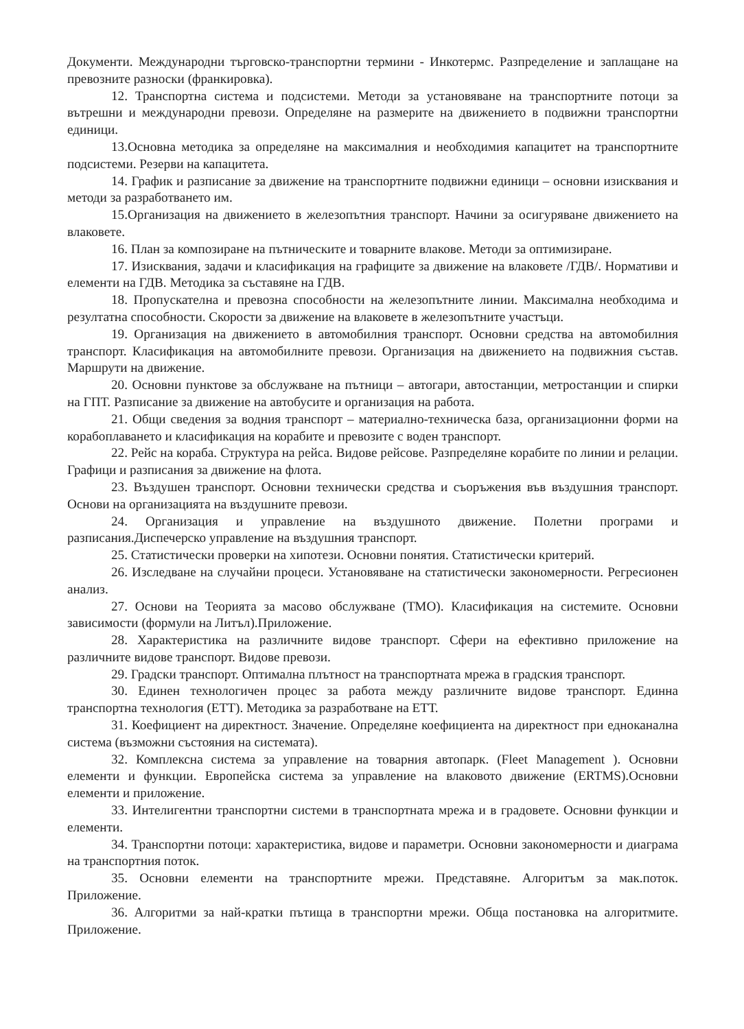Документи. Международни търговско-транспортни термини - Инкотермс. Разпределение и заплащане на превозните разноски (франкировка).
12. Транспортна система и подсистеми. Методи за установяване на транспортните потоци за вътрешни и международни превози. Определяне на размерите на движението в подвижни транспортни единици.
13.Основна методика за определяне на максималния и необходимия капацитет на транспортните подсистеми. Резерви на капацитета.
14. График и разписание за движение на транспортните подвижни единици – основни изисквания и методи за разработването им.
15.Организация на движението в железопътния транспорт. Начини за осигуряване движението на влаковете.
16. План за композиране на пътническите и товарните влакове. Методи за оптимизиране.
17. Изисквания, задачи и класификация на графиците за движение на влаковете /ГДВ/. Нормативи и елементи на ГДВ. Методика за съставяне на ГДВ.
18. Пропускателна и превозна способности на железопътните линии. Максимална необходима и резултатна способности. Скорости за движение на влаковете в железопътните участъци.
19. Организация на движението в автомобилния транспорт. Основни средства на автомобилния транспорт. Класификация на автомобилните превози. Организация на движението на подвижния състав. Маршрути на движение.
20. Основни пунктове за обслужване на пътници – автогари, автостанции, метростанции и спирки на ГПТ. Разписание за движение на автобусите и организация на работа.
21. Общи сведения за водния транспорт – материално-техническа база, организационни форми на корабоплаването и класификация на корабите и превозите с воден транспорт.
22. Рейс на кораба. Структура на рейса. Видове рейсове. Разпределяне корабите по линии и релации. Графици и разписания за движение на флота.
23. Въздушен транспорт. Основни технически средства и съоръжения във въздушния транспорт. Основи на организацията на въздушните превози.
24. Организация и управление на въздушното движение. Полетни програми и разписания.Диспечерско управление на въздушния транспорт.
25. Статистически проверки на хипотези. Основни понятия. Статистически критерий.
26. Изследване на случайни процеси. Установяване на статистически закономерности. Регресионен анализ.
27. Основи на Теорията за масово обслужване (ТМО). Класификация на системите. Основни зависимости (формули на Литъл).Приложение.
28. Характеристика на различните видове транспорт. Сфери на ефективно приложение на различните видове транспорт. Видове превози.
29. Градски транспорт. Оптимална плътност на транспортната мрежа в градския транспорт.
30. Единен технологичен процес за работа между различните видове транспорт. Единна транспортна технология (ЕТТ). Методика за разработване на ЕТТ.
31. Коефициент на директност. Значение. Определяне коефициента на директност при едноканална система (възможни състояния на системата).
32. Комплексна система за управление на товарния автопарк. (Fleet Management ). Основни елементи и функции. Европейска система за управление на влаковото движение (ERTMS).Основни елементи и приложение.
33. Интелигентни транспортни системи в транспортната мрежа и в градовете. Основни функции и елементи.
34. Транспортни потоци: характеристика, видове и параметри. Основни закономерности и диаграма на транспортния поток.
35. Основни елементи на транспортните мрежи. Представяне. Алгоритъм за мак.поток. Приложение.
36. Алгоритми за най-кратки пътища в транспортни мрежи. Обща постановка на алгоритмите. Приложение.